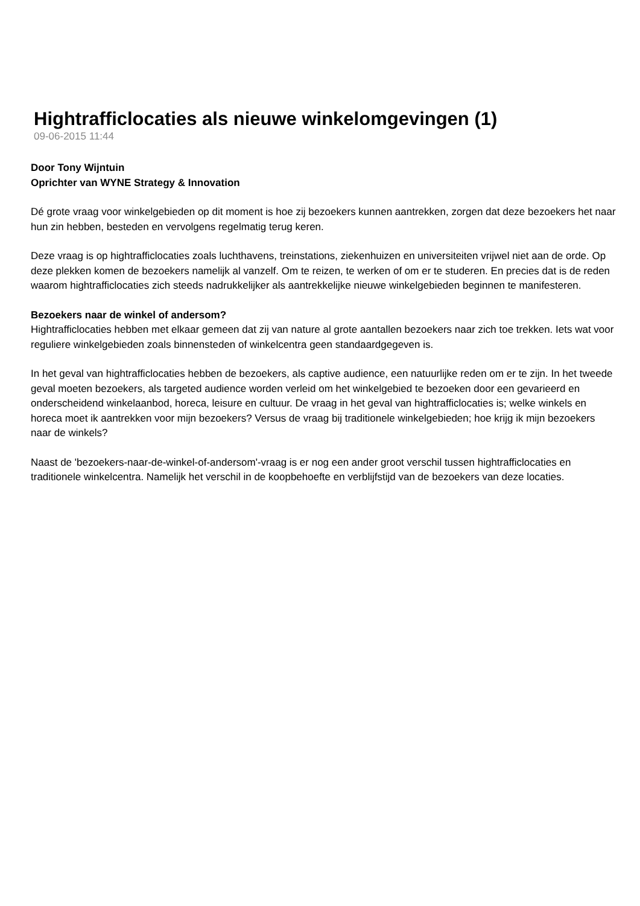Hightrafficlocaties als nieuwe winkelomgevingen (1)
09-06-2015 11:44
Door Tony Wijntuin
Oprichter van WYNE Strategy & Innovation
Dé grote vraag voor winkelgebieden op dit moment is hoe zij bezoekers kunnen aantrekken, zorgen dat deze bezoekers het naar hun zin hebben, besteden en vervolgens regelmatig terug keren.
Deze vraag is op hightrafficlocaties zoals luchthavens, treinstations, ziekenhuizen en universiteiten vrijwel niet aan de orde. Op deze plekken komen de bezoekers namelijk al vanzelf. Om te reizen, te werken of om er te studeren. En precies dat is de reden waarom hightrafficlocaties zich steeds nadrukkelijker als aantrekkelijke nieuwe winkelgebieden beginnen te manifesteren.
Bezoekers naar de winkel of andersom?
Hightrafficlocaties hebben met elkaar gemeen dat zij van nature al grote aantallen bezoekers naar zich toe trekken. Iets wat voor reguliere winkelgebieden zoals binnensteden of winkelcentra geen standaardgegeven is.
In het geval van hightrafficlocaties hebben de bezoekers, als captive audience, een natuurlijke reden om er te zijn. In het tweede geval moeten bezoekers, als targeted audience worden verleid om het winkelgebied te bezoeken door een gevarieerd en onderscheidend winkelaanbod, horeca, leisure en cultuur. De vraag in het geval van hightrafficlocaties is; welke winkels en horeca moet ik aantrekken voor mijn bezoekers? Versus de vraag bij traditionele winkelgebieden; hoe krijg ik mijn bezoekers naar de winkels?
Naast de 'bezoekers-naar-de-winkel-of-andersom'-vraag is er nog een ander groot verschil tussen hightrafficlocaties en traditionele winkelcentra. Namelijk het verschil in de koopbehoefte en verblijfstijd van de bezoekers van deze locaties.